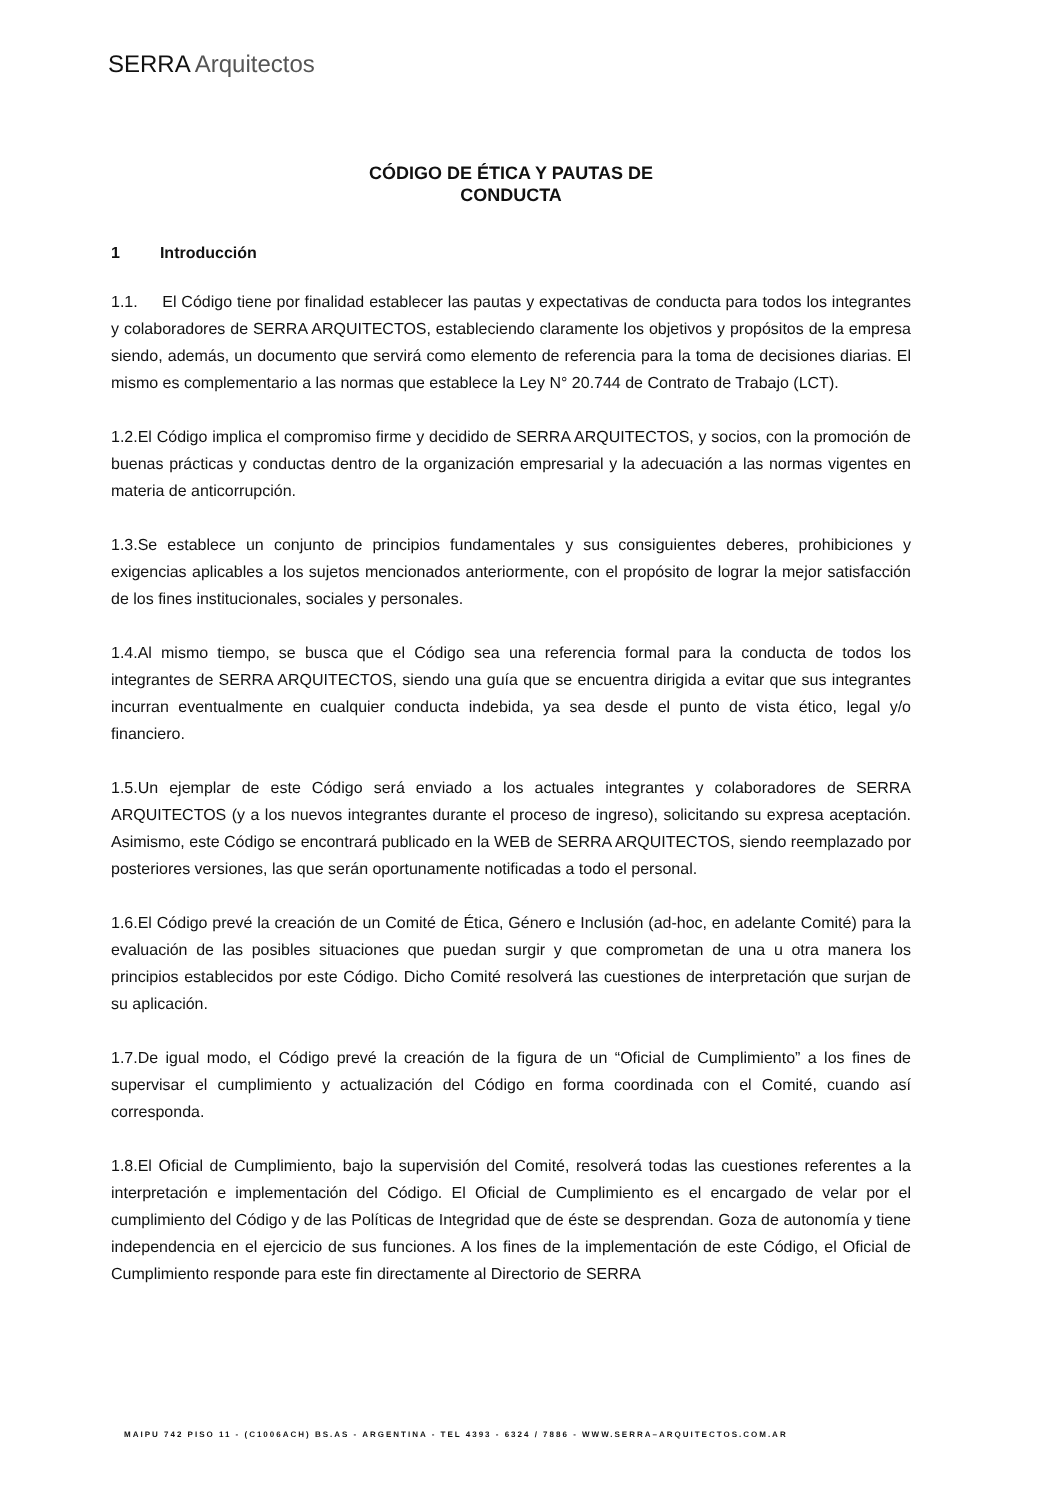SERRA Arquitectos
CÓDIGO DE ÉTICA Y PAUTAS DE
CONDUCTA
1 Introducción
1.1. El Código tiene por finalidad establecer las pautas y expectativas de conducta para todos los integrantes y colaboradores de SERRA ARQUITECTOS, estableciendo claramente los objetivos y propósitos de la empresa siendo, además, un documento que servirá como elemento de referencia para la toma de decisiones diarias. El mismo es complementario a las normas que establece la Ley N° 20.744 de Contrato de Trabajo (LCT).
1.2.El Código implica el compromiso firme y decidido de SERRA ARQUITECTOS, y socios, con la promoción de buenas prácticas y conductas dentro de la organización empresarial y la adecuación a las normas vigentes en materia de anticorrupción.
1.3.Se establece un conjunto de principios fundamentales y sus consiguientes deberes, prohibiciones y exigencias aplicables a los sujetos mencionados anteriormente, con el propósito de lograr la mejor satisfacción de los fines institucionales, sociales y personales.
1.4.Al mismo tiempo, se busca que el Código sea una referencia formal para la conducta de todos los integrantes de SERRA ARQUITECTOS, siendo una guía que se encuentra dirigida a evitar que sus integrantes incurran eventualmente en cualquier conducta indebida, ya sea desde el punto de vista ético, legal y/o financiero.
1.5.Un ejemplar de este Código será enviado a los actuales integrantes y colaboradores de SERRA ARQUITECTOS (y a los nuevos integrantes durante el proceso de ingreso), solicitando su expresa aceptación. Asimismo, este Código se encontrará publicado en la WEB de SERRA ARQUITECTOS, siendo reemplazado por posteriores versiones, las que serán oportunamente notificadas a todo el personal.
1.6.El Código prevé la creación de un Comité de Ética, Género e Inclusión (ad-hoc, en adelante Comité) para la evaluación de las posibles situaciones que puedan surgir y que comprometan de una u otra manera los principios establecidos por este Código. Dicho Comité resolverá las cuestiones de interpretación que surjan de su aplicación.
1.7.De igual modo, el Código prevé la creación de la figura de un “Oficial de Cumplimiento” a los fines de supervisar el cumplimiento y actualización del Código en forma coordinada con el Comité, cuando así corresponda.
1.8.El Oficial de Cumplimiento, bajo la supervisión del Comité, resolverá todas las cuestiones referentes a la interpretación e implementación del Código. El Oficial de Cumplimiento es el encargado de velar por el cumplimiento del Código y de las Políticas de Integridad que de éste se desprendan. Goza de autonomía y tiene independencia en el ejercicio de sus funciones. A los fines de la implementación de este Código, el Oficial de Cumplimiento responde para este fin directamente al Directorio de SERRA
MAIPU 742 PISO 11 - (C1006ACH) BS.AS - ARGENTINA - TEL 4393 - 6324 / 7886 - WWW.SERRA–ARQUITECTOS.COM.AR